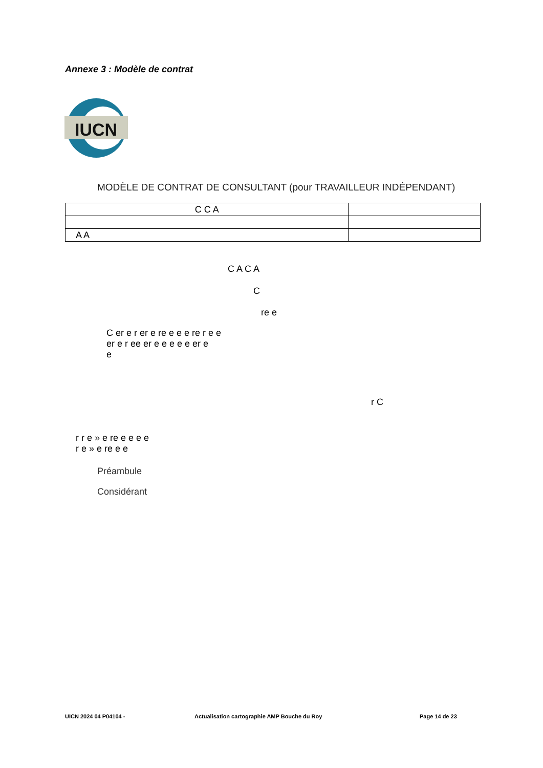Annexe 3 : Modèle de contrat
IUCN
MODÈLE DE CONTRAT DE CONSULTANT (pour TRAVAILLEUR INDÉPENDANT)
| C C A | |
| A A | |
C A C A
C
re e
C er e r er e re e e e re r e e
er e r ee er e e e e e er e
e
r C
r r e » e re e e e e
r e » e re e e
Préambule
Considérant
UICN 2024 04 P04104 -
Actualisation cartographie AMP Bouche du Roy
Page 14 de 23